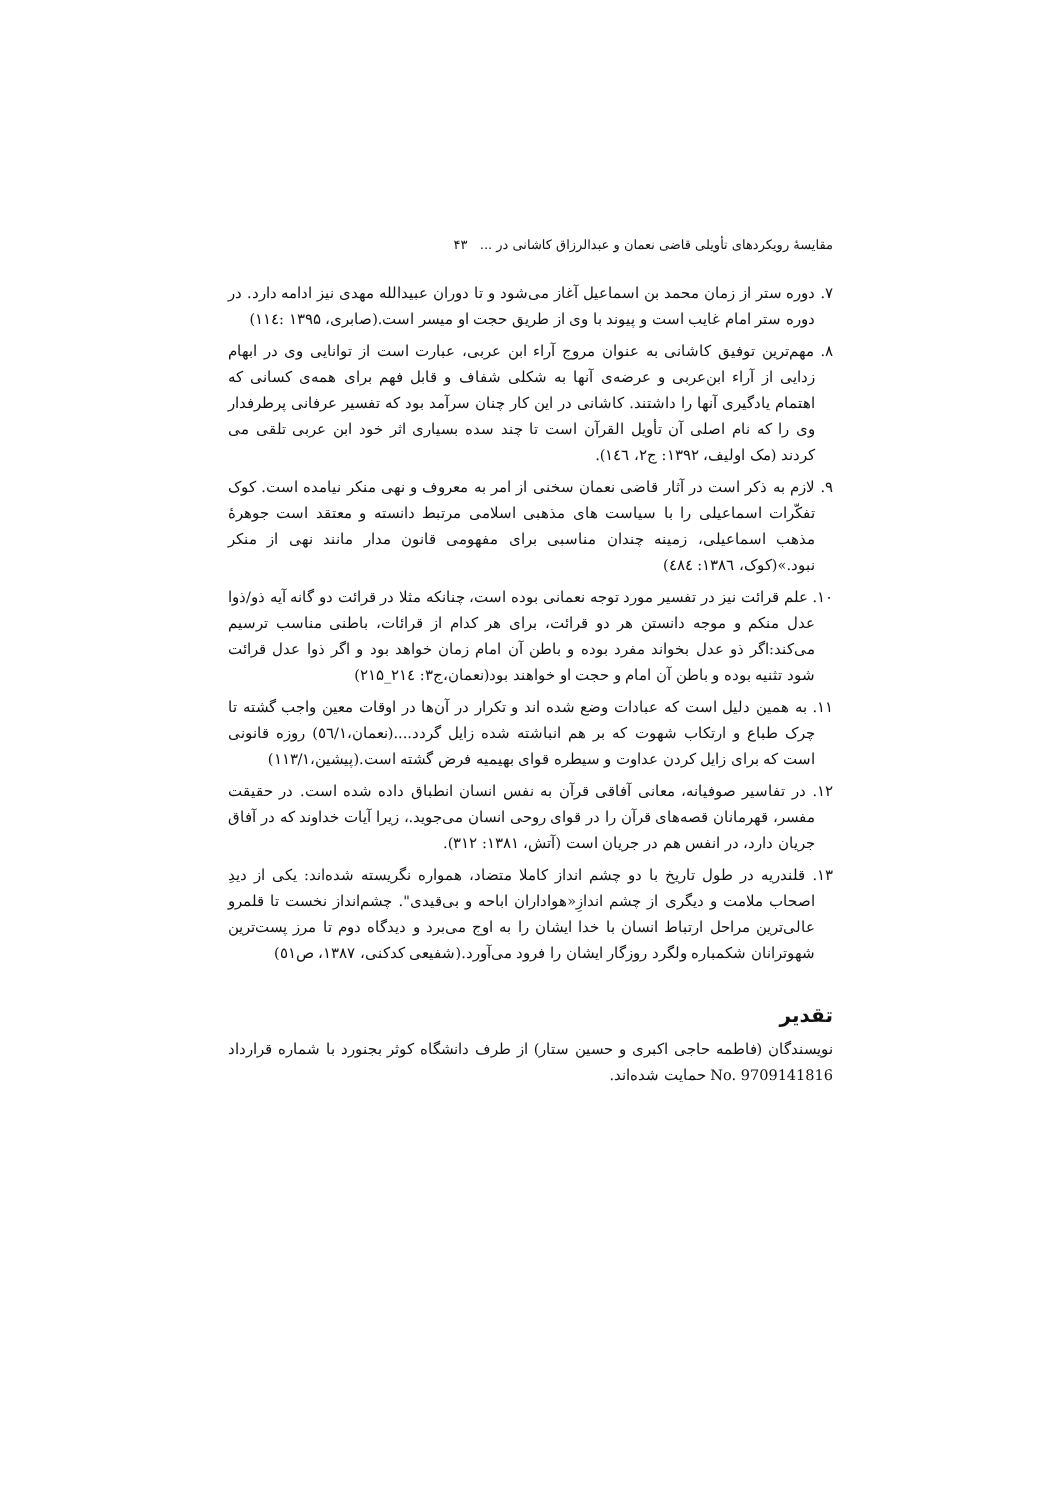مقایسهٔ رویکردهای تأویلی قاضی نعمان و عبدالرزاق کاشانی در ... ۴۳
۷. دوره ستر از زمان محمد بن اسماعیل آغاز می‌شود و تا دوران عبیدالله مهدی نیز ادامه دارد. در دوره ستر امام غایب است و پیوند با وی از طریق حجت او میسر است.(صابری، ۱۳۹۵ :۱۱٤)
۸. مهم‌ترین توفیق کاشانی به عنوان مروج آراء ابن عربی، عبارت است از توانایی وی در ابهام زدایی از آراء ابن‌عربی و عرضه‌ی آنها به شکلی شفاف و قابل فهم برای همه‌ی کسانی که اهتمام یادگیری آنها را داشتند. کاشانی در این کار چنان سرآمد بود که تفسیر عرفانی پرطرفدار وی را که نام اصلی آن تأویل القرآن است تا چند سده بسیاری اثر خود ابن عربی تلقی می کردند (مک اولیف، ۱۳۹۲: ج۲، ۱٤٦).
۹. لازم به ذکر است در آثار قاضی نعمان سخنی از امر به معروف و نهی منکر نیامده است. کوک تفکّرات اسماعیلی را با سیاست های مذهبی اسلامی مرتبط دانسته و معتقد است جوهرهٔ مذهب اسماعیلی، زمینه چندان مناسبی برای مفهومی قانون مدار مانند نهی از منکر نبود.»(کوک، ۱۳۸٦: ٤۸٤)
۱۰. علم قرائت نیز در تفسیر مورد توجه نعمانی بوده است، چنانکه مثلا در قرائت دو گانه آیه ذو/ذوا عدل منکم و موجه دانستن هر دو قرائت، برای هر کدام از قرائات، باطنی مناسب ترسیم می‌کند:اگر ذو عدل بخواند مفرد بوده و باطن آن امام زمان خواهد بود و اگر ذوا عدل قرائت شود تثنیه بوده و باطن آن امام و حجت او خواهند بود(نعمان،ج۳: ۲۱٤_۲۱۵)
۱۱. به همین دلیل است که عبادات وضع شده اند و تکرار در آن‌ها در اوقات معین واجب گشته تا چرک طباع و ارتکاب شهوت که بر هم انباشته شده زایل گردد....(نعمان،٥٦/۱) روزه قانونی است که برای زایل کردن عداوت و سیطره قوای بهیمیه فرض گشته است.(پیشین،۱۱۳/۱)
۱۲. در تفاسیر صوفیانه، معانی آفاقی قرآن به نفس انسان انطباق داده شده است. در حقیقت مفسر، قهرمانان قصه‌های قرآن را در قوای روحی انسان می‌جوید.، زیرا آیات خداوند که در آفاق جریان دارد، در انفس هم در جریان است (آتش، ۱۳۸۱: ۳۱۲).
۱۳. قلندریه در طول تاریخ با دو چشم انداز کاملا متضاد، همواره نگریسته شده‌اند: یکی از دیدِ اصحاب ملامت و دیگری از چشم اندازِ«هواداران اباحه و بی‌قیدی". چشم‌انداز نخست تا قلمرو عالی‌ترین مراحل ارتباط انسان با خدا ایشان را به اوج می‌برد و دیدگاه دوم تا مرز پست‌ترین شهوترانان شکمباره ولگرد روزگار ایشان را فرود می‌آورد.(شفیعی کدکنی، ۱۳۸۷، ص٥۱)
تقدیر
نویسندگان (فاطمه حاجی اکبری و حسین ستار) از طرف دانشگاه کوثر بجنورد با شماره قرارداد No. 9709141816 حمایت شده‌اند.